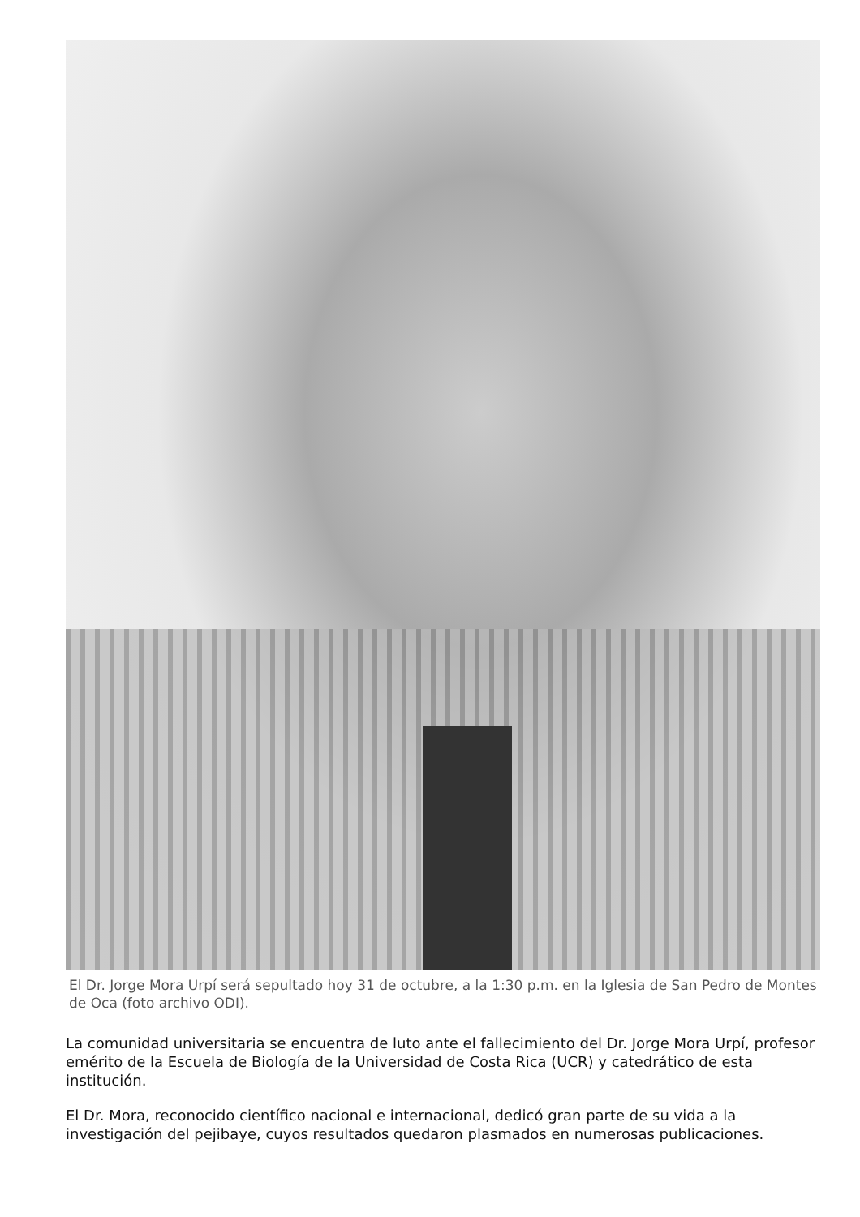El Dr. Jorge Mora Urpí será sepultado hoy 31 de octubre, a la 1:30 p.m. en la Iglesia de San Pedro de Montes de Oca (foto archivo ODI).
La comunidad universitaria se encuentra de luto ante el fallecimiento del Dr. Jorge Mora Urpí, profesor emérito de la Escuela de Biología de la Universidad de Costa Rica (UCR) y catedrático de esta institución.
El Dr. Mora, reconocido científico nacional e internacional, dedicó gran parte de su vida a la investigación del pejibaye, cuyos resultados quedaron plasmados en numerosas publicaciones.